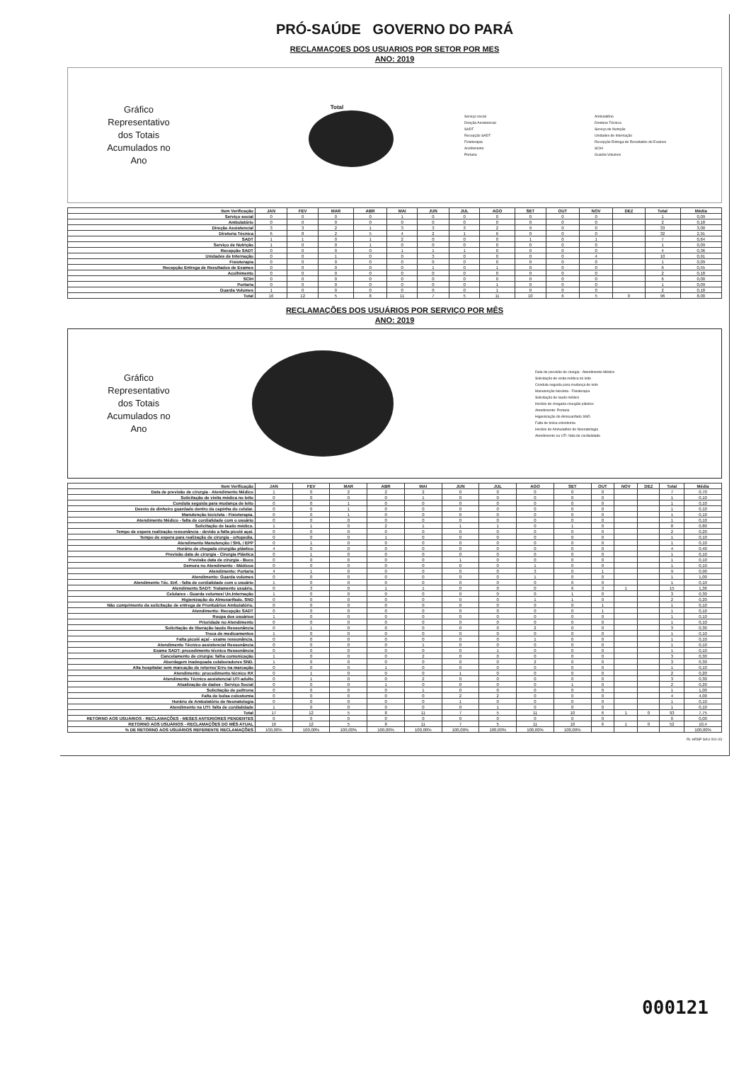PRÓ-SAÚDE GOVERNO DO PARÁ
RECLAMAÇOES DOS USUARIOS POR SETOR POR MES
ANO: 2019
Gráfico
Representativo
dos Totais
Acumulados no
Ano
Total
Serviço social
Direção Assistencial
SADT
Recepção SADT
Fisioterapia
Acolhimento
Portaria
Ambulatório
Diretoria Técnica
Serviço de Nutrição
Unidades de Internação
Recepção Entrega de Resultados de Exames
SCIH
Guarda Volumes
| Item Verificação | JAN | FEV | MAR | ABR | MAI | JUN | JUL | AGO | SET | OUT | NOV | DEZ | Total | Média |
| --- | --- | --- | --- | --- | --- | --- | --- | --- | --- | --- | --- | --- | --- | --- |
| Serviço social | 0 | 0 | 0 | 0 | 1 | 0 | 0 | 0 | 0 | 0 | 0 | | 1 | 0,09 |
| Ambulatório | 0 | 0 | 0 | 0 | 0 | 0 | 0 | 0 | 0 | 0 | 0 | | 2 | 0,18 |
| Direção Assistencial | 3 | 3 | 2 | 1 | 3 | 3 | 3 | 2 | 9 | 0 | 0 | | 33 | 3,00 |
| Diretoria Técnica | 6 | 8 | 2 | 5 | 4 | 2 | 1 | 6 | 0 | 0 | 0 | | 32 | 2,91 |
| SADT | 1 | 1 | 0 | 1 | 2 | 0 | 0 | 0 | 1 | 0 | 1 | | 7 | 0,64 |
| Serviço de Nutrição | 1 | 0 | 0 | 1 | 0 | 0 | 0 | 0 | 0 | 0 | 0 | | 1 | 0,09 |
| Recepção SADT | 0 | 0 | 0 | 0 | 1 | 1 | 1 | 0 | 0 | 0 | 0 | | 4 | 0,36 |
| Unidades de Internação | 0 | 0 | 1 | 0 | 0 | 3 | 0 | 0 | 0 | 0 | 4 | | 10 | 0,91 |
| Fisioterapia | 0 | 0 | 0 | 0 | 0 | 0 | 0 | 0 | 0 | 0 | 0 | | 1 | 0,09 |
| Recepção Entrega de Resultados de Exames | 0 | 0 | 0 | 0 | 0 | 1 | 0 | 1 | 0 | 0 | 0 | | 6 | 0,55 |
| Acolhimento | 0 | 0 | 0 | 0 | 0 | 0 | 0 | 0 | 0 | 0 | 0 | | 2 | 0,18 |
| SCIH | 0 | 0 | 0 | 0 | 0 | 0 | 0 | 0 | 0 | 0 | 0 | | 6 | 0,00 |
| Portaria | 0 | 0 | 0 | 0 | 0 | 0 | 0 | 1 | 0 | 0 | 0 | | 1 | 0,09 |
| Guarda Volumes | 1 | 0 | 0 | 0 | 0 | 0 | 0 | 1 | 0 | 0 | 0 | | 2 | 0,18 |
| Total | 16 | 12 | 5 | 8 | 11 | 7 | 5 | 11 | 10 | 6 | 5 | 0 | 96 | 8,00 |
RECLAMAÇÕES DOS USUÁRIOS POR SERVIÇO POR MÊS
ANO: 2019
Gráfico
Representativo
dos Totais
Acumulados no
Ano
Data de previsão de cirurgia - Atendimento Médico
Solicitação de visita médica no leito
Conduta seguida para mudança de leito
Manutenção bicicleta - Fisioterapia
Solicitação de laudo médico
Horário de chegada cirurgião plástico
Atendimento: Portaria
Higienização do Almoxarifado SND
Falta de bolsa colostomia
Horário de Ambulatório de Neonatologia
Atendimento na UTI: falta de cordialidade
| Item Verificação | JAN | FEV | MAR | ABR | MAI | JUN | JUL | AGO | SET | OUT | NOV | DEZ | Total | Média |
| --- | --- | --- | --- | --- | --- | --- | --- | --- | --- | --- | --- | --- | --- | --- |
| Data de previsão de cirurgia - Atendimento Médico | 1 | 0 | 2 | 2 | 2 | 0 | 0 | 0 | 0 | 0 | | | 7 | 0,70 |
| Solicitação de visita médica no leito | 0 | 0 | 0 | 0 | 1 | 0 | 0 | 0 | 0 | 0 | | | 1 | 0,10 |
| Conduta seguida para mudança de leito | 0 | 0 | 1 | 0 | 0 | 0 | 0 | 0 | 0 | 0 | | | 1 | 0,10 |
| Desvio de dinheiro guardado dentro da capinha do celular. | 0 | 0 | 1 | 0 | 0 | 0 | 0 | 0 | 0 | 0 | | | 1 | 0,10 |
| Manutenção bicicleta - Fisioterapia. | 0 | 0 | 1 | 0 | 0 | 0 | 0 | 0 | 0 | 0 | | | 1 | 0,10 |
| Atendimento Médico - falta de cordialidade com o usuário | 0 | 0 | 0 | 0 | 0 | 0 | 0 | 0 | 0 | 0 | | | 1 | 0,10 |
| Solicitação de laudo médico. | 1 | 1 | 0 | 2 | 1 | 1 | 1 | 0 | 1 | 0 | | | 8 | 0,80 |
| Tempo de espera realização ressonância - devido a falta picolé açaí. | 0 | 0 | 0 | 0 | 0 | 0 | 0 | 0 | 0 | 0 | | | 2 | 0,20 |
| Tempo de espera para realização de cirurgia - ortopedia. | 0 | 0 | 0 | 1 | 0 | 0 | 0 | 0 | 0 | 0 | | | 1 | 0,10 |
| Atendimento Manutenção / SHL / EPP | 0 | 1 | 0 | 0 | 0 | 0 | 0 | 0 | 0 | 0 | | | 1 | 0,10 |
| Horário de chegada cirurgião plástico | 4 | 0 | 0 | 0 | 0 | 0 | 0 | 0 | 0 | 0 | | | 4 | 0,40 |
| Previsão data de cirurgia - Cirurgia Plástica | 0 | 1 | 0 | 0 | 0 | 0 | 0 | 0 | 0 | 0 | | | 1 | 0,10 |
| Previsão data de cirurgia - Buco | 0 | 0 | 0 | 0 | 0 | 1 | 0 | 0 | 0 | 0 | | | 1 | 0,10 |
| Demora no Atendimento - Médicos | 0 | 0 | 0 | 0 | 0 | 0 | 0 | 1 | 0 | 0 | | | 1 | 0,10 |
| Atendimento: Portaria | 4 | 1 | 0 | 0 | 0 | 0 | 0 | 3 | 0 | 1 | | | 9 | 0,90 |
| Atendimento: Guarda volumes | 0 | 0 | 0 | 0 | 0 | 0 | 0 | 1 | 0 | 0 | | | 1 | 1,00 |
| Atendimento Téc. Enf. - falta de cordialidade com o usuário | 1 | 0 | 0 | 0 | 0 | 0 | 0 | 0 | 0 | 0 | | | 1 | 0,10 |
| Atendimento SADT: Tratamento usuário. | 0 | 3 | 0 | 1 | 1 | 0 | 0 | 0 | 6 | 3 | 1 | | 15 | 1,36 |
| Celulares - Guarda volumes/ Un.Internação | 1 | 0 | 0 | 0 | 0 | 0 | 0 | 0 | 1 | 0 | | | 3 | 0,30 |
| Higienização do Almoxarifado. SND | 0 | 0 | 0 | 0 | 0 | 0 | 0 | 1 | 1 | 0 | | | 2 | 0,20 |
| Não cumprimento da solicitação de entrega de Prontuários Ambulatório. | 0 | 0 | 0 | 0 | 0 | 0 | 0 | 0 | 0 | 1 | | | 1 | 0,10 |
| Atendimento: Recepção SADT | 0 | 0 | 0 | 0 | 0 | 0 | 0 | 0 | 0 | 1 | | | 1 | 0,10 |
| Roupa dos usuários | 1 | 0 | 0 | 0 | 0 | 0 | 0 | 0 | 0 | 0 | | | 1 | 0,10 |
| Prioridade no Atendimento | 0 | 0 | 0 | 0 | 0 | 0 | 0 | 0 | 0 | 0 | | | 1 | 0,10 |
| Solicitação de liberação laudo Ressonância | 0 | 1 | 0 | 0 | 0 | 0 | 0 | 2 | 0 | 0 | | | 3 | 0,30 |
| Troca de medicamentos | 1 | 0 | 0 | 0 | 0 | 0 | 0 | 0 | 0 | 0 | | | 1 | 0,10 |
| Falta picolé açaí - exame ressonância. | 0 | 0 | 0 | 0 | 0 | 0 | 0 | 1 | 0 | 0 | | | 1 | 0,10 |
| Atendimento Técnico assistencial Ressonância | 0 | 0 | 0 | 0 | 1 | 0 | 0 | 0 | 0 | 0 | | | 1 | 0,10 |
| Exame SADT: procedimento técnico Ressonância | 0 | 0 | 0 | 0 | 0 | 0 | 1 | 0 | 0 | 0 | | | 1 | 0,10 |
| Cancelamento de cirurgia: falha comunicação | 1 | 0 | 0 | 0 | 2 | 0 | 0 | 0 | 0 | 0 | | | 3 | 0,30 |
| Abordagem inadequada colaboradores SND. | 1 | 0 | 0 | 0 | 0 | 0 | 0 | 2 | 0 | 0 | | | 3 | 0,30 |
| Alta hospitalar sem marcação de retorno/ Erro na marcação | 0 | 0 | 0 | 1 | 0 | 0 | 0 | 0 | 0 | 0 | | | 1 | 0,10 |
| Atendimento: procedimento técnico RX | 0 | 1 | 0 | 0 | 0 | 1 | 0 | 0 | 0 | 0 | | | 2 | 0,20 |
| Atendimento Técnico assistencial UTI adulto | 0 | 1 | 0 | 0 | 2 | 0 | 0 | 0 | 0 | 0 | | | 3 | 0,30 |
| Atualização de dados - Serviço Social | 0 | 0 | 0 | 1 | 0 | 0 | 0 | 0 | 1 | 0 | | | 2 | 0,20 |
| Solicitação de poltrona | 0 | 0 | 0 | 0 | 1 | 0 | 0 | 0 | 0 | 0 | | | 1 | 1,00 |
| Falta de bolsa colostomia | 0 | 0 | 0 | 0 | 0 | 2 | 2 | 0 | 0 | 0 | | | 4 | 4,00 |
| Horário de Ambulatório de Neonatologia | 0 | 0 | 0 | 0 | 0 | 1 | 0 | 0 | 0 | 0 | | | 1 | 0,10 |
| Atendimento na UTI: falta de cordialidade | 1 | 0 | 0 | 0 | 0 | 0 | 1 | 0 | 0 | 0 | | | 1 | 0,10 |
| Total | 17 | 12 | 5 | 8 | 11 | 7 | 5 | 11 | 10 | 6 | 1 | 0 | 93 | 7,75 |
| RETORNO AOS USUÁRIOS - RECLAMAÇÕES - MESES ANTERIORES PENDENTES | 0 | 0 | 0 | 0 | 0 | 0 | 0 | 0 | 0 | 0 | | | 0 | 0,00 |
| RETORNO AOS USUÁRIOS - RECLAMAÇÕES DO MÊS ATUAL | 16 | 12 | 5 | 8 | 11 | 7 | 5 | 11 | 10 | 6 | 1 | 0 | 52 | 10,4 |
| % DE RETORNO AOS USUÁRIOS REFERENTE RECLAMAÇÕES | 100,00% | 100,00% | 100,00% | 100,00% | 100,00% | 100,00% | 100,00% | 100,00% | 100,00% | | | | | 100,00% |
RL HRSP SAU 001-03
000121